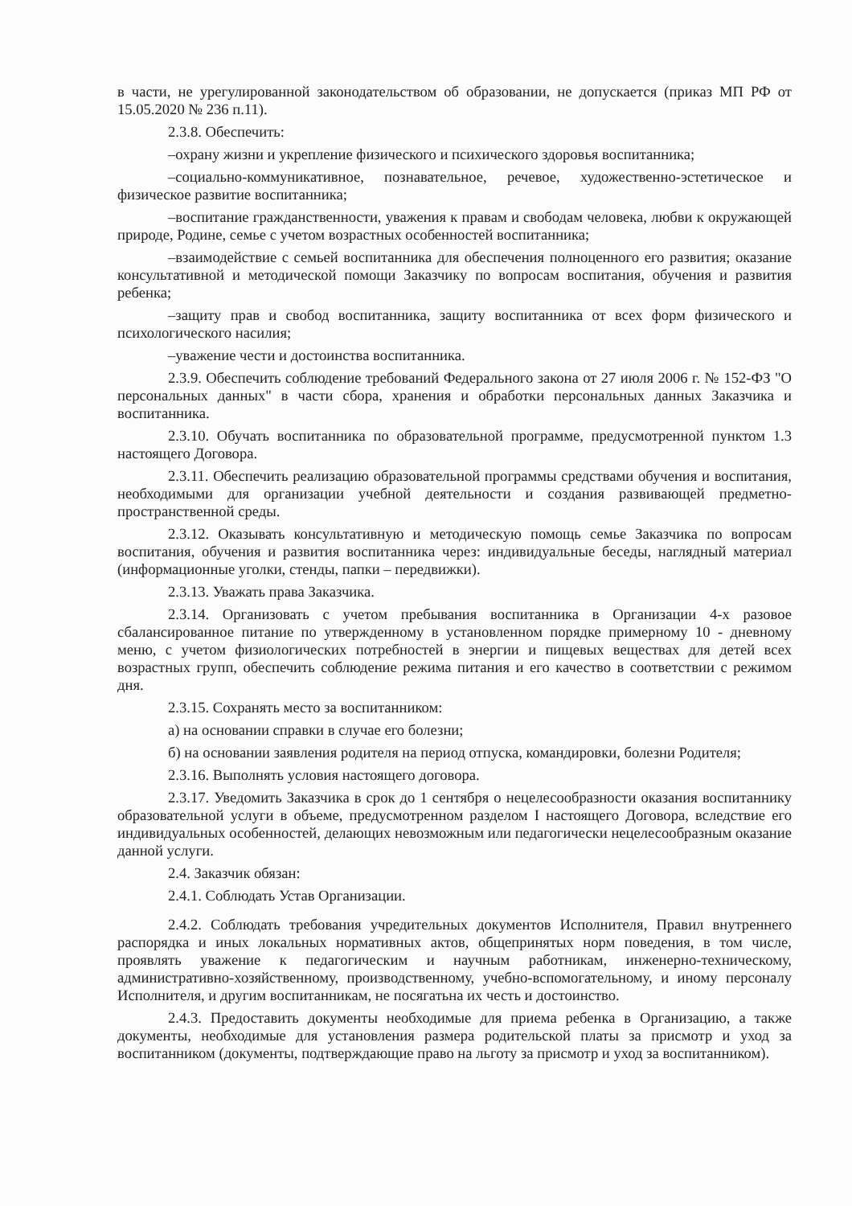в части, не урегулированной законодательством об образовании, не допускается (приказ МП РФ от 15.05.2020 № 236 п.11).
2.3.8. Обеспечить:
–охрану жизни и укрепление физического и психического здоровья воспитанника;
–социально-коммуникативное, познавательное, речевое, художественно-эстетическое и физическое развитие воспитанника;
–воспитание гражданственности, уважения к правам и свободам человека, любви к окружающей природе, Родине, семье с учетом возрастных особенностей воспитанника;
–взаимодействие с семьей воспитанника для обеспечения полноценного его развития; оказание консультативной и методической помощи Заказчику по вопросам воспитания, обучения и развития ребенка;
–защиту прав и свобод воспитанника, защиту воспитанника от всех форм физического и психологического насилия;
–уважение чести и достоинства воспитанника.
2.3.9. Обеспечить соблюдение требований Федерального закона от 27 июля 2006 г. № 152-ФЗ "О персональных данных" в части сбора, хранения и обработки персональных данных Заказчика и воспитанника.
2.3.10. Обучать воспитанника по образовательной программе, предусмотренной пунктом 1.3 настоящего Договора.
2.3.11. Обеспечить реализацию образовательной программы средствами обучения и воспитания, необходимыми для организации учебной деятельности и создания развивающей предметно-пространственной среды.
2.3.12. Оказывать консультативную и методическую помощь семье Заказчика по вопросам воспитания, обучения и развития воспитанника через: индивидуальные беседы, наглядный материал (информационные уголки, стенды, папки – передвижки).
2.3.13. Уважать права Заказчика.
2.3.14. Организовать с учетом пребывания воспитанника в Организации 4-х разовое сбалансированное питание по утвержденному в установленном порядке примерному 10 - дневному меню, с учетом физиологических потребностей в энергии и пищевых веществах для детей всех возрастных групп, обеспечить соблюдение режима питания и его качество в соответствии с режимом дня.
2.3.15. Сохранять место за воспитанником:
а) на основании справки в случае его болезни;
б) на основании заявления родителя на период отпуска, командировки, болезни Родителя;
2.3.16. Выполнять условия настоящего договора.
2.3.17. Уведомить Заказчика в срок до 1 сентября о нецелесообразности оказания воспитаннику образовательной услуги в объеме, предусмотренном разделом I настоящего Договора, вследствие его индивидуальных особенностей, делающих невозможным или педагогически нецелесообразным оказание данной услуги.
2.4. Заказчик обязан:
2.4.1. Соблюдать Устав Организации.
2.4.2. Соблюдать требования учредительных документов Исполнителя, Правил внутреннего распорядка и иных локальных нормативных актов, общепринятых норм поведения, в том числе, проявлять уважение к педагогическим и научным работникам, инженерно-техническому, административно-хозяйственному, производственному, учебно-вспомогательному, и иному персоналу Исполнителя, и другим воспитанникам, не посягатьна их честь и достоинство.
2.4.3. Предоставить документы необходимые для приема ребенка в Организацию, а также документы, необходимые для установления размера родительской платы за присмотр и уход за воспитанником (документы, подтверждающие право на льготу за присмотр и уход за воспитанником).